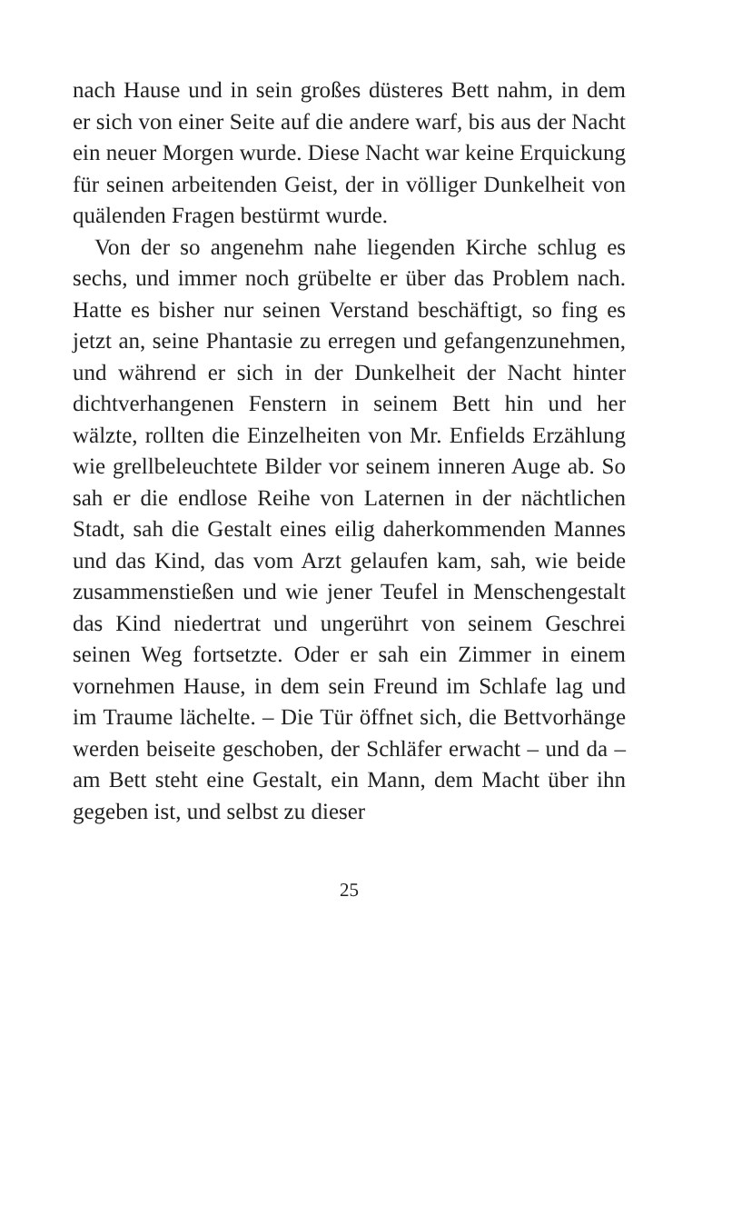nach Hause und in sein großes düsteres Bett nahm, in dem er sich von einer Seite auf die andere warf, bis aus der Nacht ein neuer Morgen wurde. Diese Nacht war keine Erquickung für seinen arbeitenden Geist, der in völliger Dunkelheit von quälenden Fragen bestürmt wurde.
Von der so angenehm nahe liegenden Kirche schlug es sechs, und immer noch grübelte er über das Problem nach. Hatte es bisher nur seinen Verstand beschäftigt, so fing es jetzt an, seine Phantasie zu erregen und gefangenzunehmen, und während er sich in der Dunkelheit der Nacht hinter dichtverhangenen Fenstern in seinem Bett hin und her wälzte, rollten die Einzelheiten von Mr. Enfields Erzählung wie grellbeleuchtete Bilder vor seinem inneren Auge ab. So sah er die endlose Reihe von Laternen in der nächtlichen Stadt, sah die Gestalt eines eilig daherkommenden Mannes und das Kind, das vom Arzt gelaufen kam, sah, wie beide zusammenstießen und wie jener Teufel in Menschengestalt das Kind niedertrat und ungerührt von seinem Geschrei seinen Weg fortsetzte. Oder er sah ein Zimmer in einem vornehmen Hause, in dem sein Freund im Schlafe lag und im Traume lächelte. – Die Tür öffnet sich, die Bettvorhänge werden beiseite geschoben, der Schläfer erwacht – und da – am Bett steht eine Gestalt, ein Mann, dem Macht über ihn gegeben ist, und selbst zu dieser
25